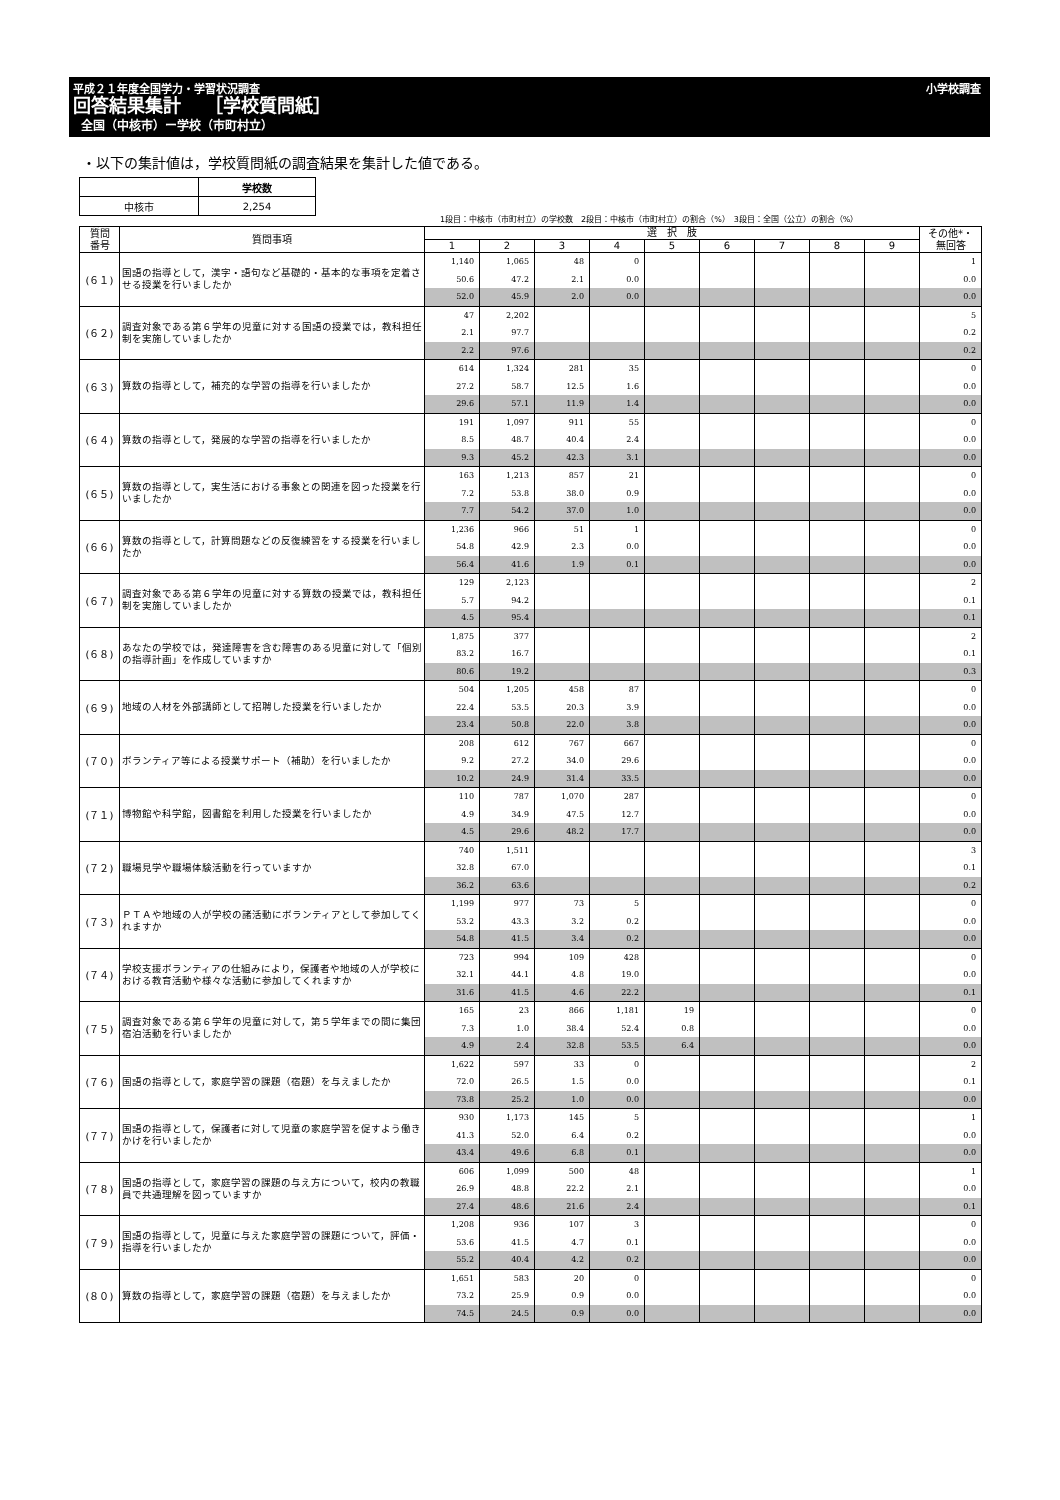平成２１年度全国学力・学習状況調査 小学校調査
回答結果集計　 ［学校質問紙］
全国（中核市）ー学校（市町村立）
・以下の集計値は，学校質問紙の調査結果を集計した値である。
| | 学校数 |
| 中核市 | 2,254 |
1段目：中核市（市町村立）の学校数　2段目：中核市（市町村立）の割合（%）　3段目：全国（公立）の割合（%）
| 質問 番号 | 質問事項 | 選 択 肢 | | | | | | | | | その他*・ 無回答 |
| --- | --- | --- | --- | --- | --- | --- | --- | --- | --- | --- | --- |
| | | 1 | 2 | 3 | 4 | 5 | 6 | 7 | 8 | 9 | |
| (６１) | 国語の指導として，漢字・語句など基礎的・基本的な事項を定着させる授業を行いましたか | 1,140 | 1,065 | 48 | 0 | | | | | | 1 |
| | | 50.6 | 47.2 | 2.1 | 0.0 | | | | | | 0.0 |
| | | 52.0 | 45.9 | 2.0 | 0.0 | | | | | | 0.0 |
| (６２) | 調査対象である第６学年の児童に対する国語の授業では，教科担任制を実施していましたか | 47 | 2,202 | | | | | | | | 5 |
| | | 2.1 | 97.7 | | | | | | | | 0.2 |
| | | 2.2 | 97.6 | | | | | | | | 0.2 |
| (６３) | 算数の指導として，補充的な学習の指導を行いましたか | 614 | 1,324 | 281 | 35 | | | | | | 0 |
| | | 27.2 | 58.7 | 12.5 | 1.6 | | | | | | 0.0 |
| | | 29.6 | 57.1 | 11.9 | 1.4 | | | | | | 0.0 |
| (６４) | 算数の指導として，発展的な学習の指導を行いましたか | 191 | 1,097 | 911 | 55 | | | | | | 0 |
| | | 8.5 | 48.7 | 40.4 | 2.4 | | | | | | 0.0 |
| | | 9.3 | 45.2 | 42.3 | 3.1 | | | | | | 0.0 |
| (６５) | 算数の指導として，実生活における事象との関連を図った授業を行いましたか | 163 | 1,213 | 857 | 21 | | | | | | 0 |
| | | 7.2 | 53.8 | 38.0 | 0.9 | | | | | | 0.0 |
| | | 7.7 | 54.2 | 37.0 | 1.0 | | | | | | 0.0 |
| (６６) | 算数の指導として，計算問題などの反復練習をする授業を行いましたか | 1,236 | 966 | 51 | 1 | | | | | | 0 |
| | | 54.8 | 42.9 | 2.3 | 0.0 | | | | | | 0.0 |
| | | 56.4 | 41.6 | 1.9 | 0.1 | | | | | | 0.0 |
| (６７) | 調査対象である第６学年の児童に対する算数の授業では，教科担任制を実施していましたか | 129 | 2,123 | | | | | | | | 2 |
| | | 5.7 | 94.2 | | | | | | | | 0.1 |
| | | 4.5 | 95.4 | | | | | | | | 0.1 |
| (６８) | あなたの学校では，発達障害を含む障害のある児童に対して「個別の指導計画」を作成していますか | 1,875 | 377 | | | | | | | | 2 |
| | | 83.2 | 16.7 | | | | | | | | 0.1 |
| | | 80.6 | 19.2 | | | | | | | | 0.3 |
| (６９) | 地域の人材を外部講師として招聘した授業を行いましたか | 504 | 1,205 | 458 | 87 | | | | | | 0 |
| | | 22.4 | 53.5 | 20.3 | 3.9 | | | | | | 0.0 |
| | | 23.4 | 50.8 | 22.0 | 3.8 | | | | | | 0.0 |
| (７０) | ボランティア等による授業サポート（補助）を行いましたか | 208 | 612 | 767 | 667 | | | | | | 0 |
| | | 9.2 | 27.2 | 34.0 | 29.6 | | | | | | 0.0 |
| | | 10.2 | 24.9 | 31.4 | 33.5 | | | | | | 0.0 |
| (７１) | 博物館や科学館，図書館を利用した授業を行いましたか | 110 | 787 | 1,070 | 287 | | | | | | 0 |
| | | 4.9 | 34.9 | 47.5 | 12.7 | | | | | | 0.0 |
| | | 4.5 | 29.6 | 48.2 | 17.7 | | | | | | 0.0 |
| (７２) | 職場見学や職場体験活動を行っていますか | 740 | 1,511 | | | | | | | | 3 |
| | | 32.8 | 67.0 | | | | | | | | 0.1 |
| | | 36.2 | 63.6 | | | | | | | | 0.2 |
| (７３) | ＰＴＡや地域の人が学校の諸活動にボランティアとして参加してくれますか | 1,199 | 977 | 73 | 5 | | | | | | 0 |
| | | 53.2 | 43.3 | 3.2 | 0.2 | | | | | | 0.0 |
| | | 54.8 | 41.5 | 3.4 | 0.2 | | | | | | 0.0 |
| (７４) | 学校支援ボランティアの仕組みにより，保護者や地域の人が学校における教育活動や様々な活動に参加してくれますか | 723 | 994 | 109 | 428 | | | | | | 0 |
| | | 32.1 | 44.1 | 4.8 | 19.0 | | | | | | 0.0 |
| | | 31.6 | 41.5 | 4.6 | 22.2 | | | | | | 0.1 |
| (７５) | 調査対象である第６学年の児童に対して，第５学年までの間に集団宿泊活動を行いましたか | 165 | 23 | 866 | 1,181 | 19 | | | | | 0 |
| | | 7.3 | 1.0 | 38.4 | 52.4 | 0.8 | | | | | 0.0 |
| | | 4.9 | 2.4 | 32.8 | 53.5 | 6.4 | | | | | 0.0 |
| (７６) | 国語の指導として，家庭学習の課題（宿題）を与えましたか | 1,622 | 597 | 33 | 0 | | | | | | 2 |
| | | 72.0 | 26.5 | 1.5 | 0.0 | | | | | | 0.1 |
| | | 73.8 | 25.2 | 1.0 | 0.0 | | | | | | 0.0 |
| (７７) | 国語の指導として，保護者に対して児童の家庭学習を促すよう働きかけを行いましたか | 930 | 1,173 | 145 | 5 | | | | | | 1 |
| | | 41.3 | 52.0 | 6.4 | 0.2 | | | | | | 0.0 |
| | | 43.4 | 49.6 | 6.8 | 0.1 | | | | | | 0.0 |
| (７８) | 国語の指導として，家庭学習の課題の与え方について，校内の教職員で共通理解を図っていますか | 606 | 1,099 | 500 | 48 | | | | | | 1 |
| | | 26.9 | 48.8 | 22.2 | 2.1 | | | | | | 0.0 |
| | | 27.4 | 48.6 | 21.6 | 2.4 | | | | | | 0.1 |
| (７９) | 国語の指導として，児童に与えた家庭学習の課題について，評価・指導を行いましたか | 1,208 | 936 | 107 | 3 | | | | | | 0 |
| | | 53.6 | 41.5 | 4.7 | 0.1 | | | | | | 0.0 |
| | | 55.2 | 40.4 | 4.2 | 0.2 | | | | | | 0.0 |
| (８０) | 算数の指導として，家庭学習の課題（宿題）を与えましたか | 1,651 | 583 | 20 | 0 | | | | | | 0 |
| | | 73.2 | 25.9 | 0.9 | 0.0 | | | | | | 0.0 |
| | | 74.5 | 24.5 | 0.9 | 0.0 | | | | | | 0.0 |